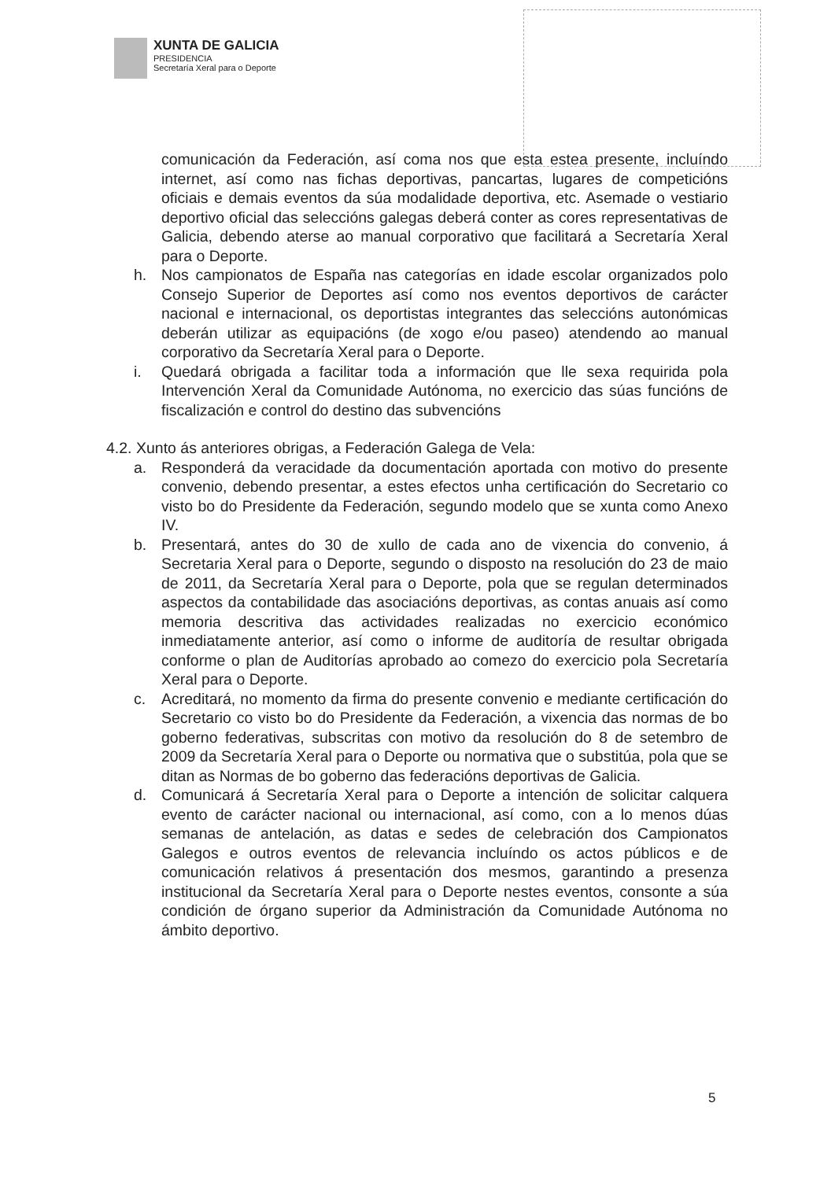XUNTA DE GALICIA
PRESIDENCIA
Secretaría Xeral para o Deporte
comunicación da Federación, así coma nos que esta estea presente, incluíndo internet, así como nas fichas deportivas, pancartas, lugares de competicións oficiais e demais eventos da súa modalidade deportiva, etc. Asemade o vestiario deportivo oficial das seleccións galegas deberá conter as cores representativas de Galicia, debendo aterse ao manual corporativo que facilitará a Secretaría Xeral para o Deporte.
h. Nos campionatos de España nas categorías en idade escolar organizados polo Consejo Superior de Deportes así como nos eventos deportivos de carácter nacional e internacional, os deportistas integrantes das seleccións autonómicas deberán utilizar as equipacións (de xogo e/ou paseo) atendendo ao manual corporativo da Secretaría Xeral para o Deporte.
i. Quedará obrigada a facilitar toda a información que lle sexa requirida pola Intervención Xeral da Comunidade Autónoma, no exercicio das súas funcións de fiscalización e control do destino das subvencións
4.2. Xunto ás anteriores obrigas, a Federación Galega de Vela:
a. Responderá da veracidade da documentación aportada con motivo do presente convenio, debendo presentar, a estes efectos unha certificación do Secretario co visto bo do Presidente da Federación, segundo modelo que se xunta como Anexo IV.
b. Presentará, antes do 30 de xullo de cada ano de vixencia do convenio, á Secretaria Xeral para o Deporte, segundo o disposto na resolución do 23 de maio de 2011, da Secretaría Xeral para o Deporte, pola que se regulan determinados aspectos da contabilidade das asociacións deportivas, as contas anuais así como memoria descritiva das actividades realizadas no exercicio económico inmediatamente anterior, así como o informe de auditoría de resultar obrigada conforme o plan de Auditorías aprobado ao comezo do exercicio pola Secretaría Xeral para o Deporte.
c. Acreditará, no momento da firma do presente convenio e mediante certificación do Secretario co visto bo do Presidente da Federación, a vixencia das normas de bo goberno federativas, subscritas con motivo da resolución do 8 de setembro de 2009 da Secretaría Xeral para o Deporte ou normativa que o substitúa, pola que se ditan as Normas de bo goberno das federacións deportivas de Galicia.
d. Comunicará á Secretaría Xeral para o Deporte a intención de solicitar calquera evento de carácter nacional ou internacional, así como, con a lo menos dúas semanas de antelación, as datas e sedes de celebración dos Campionatos Galegos e outros eventos de relevancia incluíndo os actos públicos e de comunicación relativos á presentación dos mesmos, garantindo a presenza institucional da Secretaría Xeral para o Deporte nestes eventos, consonte a súa condición de órgano superior da Administración da Comunidade Autónoma no ámbito deportivo.
5